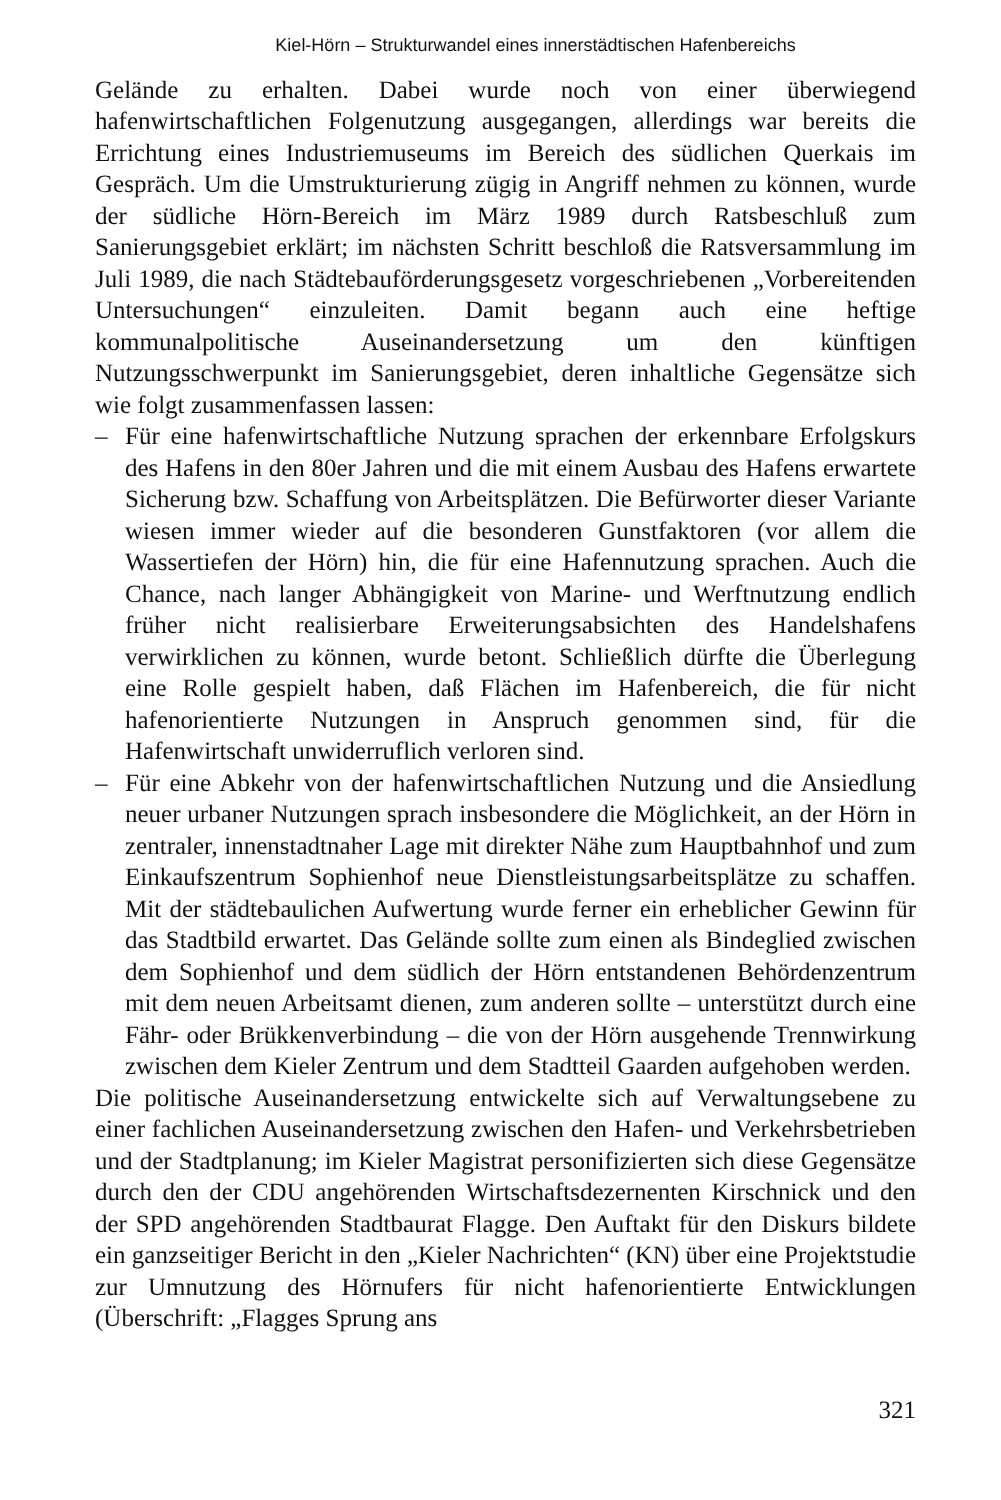Kiel-Hörn – Strukturwandel eines innerstädtischen Hafenbereichs
Gelände zu erhalten. Dabei wurde noch von einer überwiegend hafenwirtschaftlichen Folgenutzung ausgegangen, allerdings war bereits die Errichtung eines Industriemuseums im Bereich des südlichen Querkais im Gespräch. Um die Umstrukturierung zügig in Angriff nehmen zu können, wurde der südliche Hörn-Bereich im März 1989 durch Ratsbeschluß zum Sanierungsgebiet erklärt; im nächsten Schritt beschloß die Ratsversammlung im Juli 1989, die nach Städtebauförderungsgesetz vorgeschriebenen „Vorbereitenden Untersuchungen“ einzuleiten. Damit begann auch eine heftige kommunalpolitische Auseinandersetzung um den künftigen Nutzungsschwerpunkt im Sanierungsgebiet, deren inhaltliche Gegensätze sich wie folgt zusammenfassen lassen:
– Für eine hafenwirtschaftliche Nutzung sprachen der erkennbare Erfolgskurs des Hafens in den 80er Jahren und die mit einem Ausbau des Hafens erwartete Sicherung bzw. Schaffung von Arbeitsplätzen. Die Befürworter dieser Variante wiesen immer wieder auf die besonderen Gunstfaktoren (vor allem die Wassertiefen der Hörn) hin, die für eine Hafennutzung sprachen. Auch die Chance, nach langer Abhängigkeit von Marine- und Werftnutzung endlich früher nicht realisierbare Erweiterungsabsichten des Handelshafens verwirklichen zu können, wurde betont. Schließlich dürfte die Überlegung eine Rolle gespielt haben, daß Flächen im Hafenbereich, die für nicht hafenorientierte Nutzungen in Anspruch genommen sind, für die Hafenwirtschaft unwiderruflich verloren sind.
– Für eine Abkehr von der hafenwirtschaftlichen Nutzung und die Ansiedlung neuer urbaner Nutzungen sprach insbesondere die Möglichkeit, an der Hörn in zentraler, innenstadtnaher Lage mit direkter Nähe zum Hauptbahnhof und zum Einkaufszentrum Sophienhof neue Dienstleistungsarbeitsplätze zu schaffen. Mit der städtebaulichen Aufwertung wurde ferner ein erheblicher Gewinn für das Stadtbild erwartet. Das Gelände sollte zum einen als Bindeglied zwischen dem Sophienhof und dem südlich der Hörn entstandenen Behördenzentrum mit dem neuen Arbeitsamt dienen, zum anderen sollte – unterstützt durch eine Fähr- oder Brükkenverbindung – die von der Hörn ausgehende Trennwirkung zwischen dem Kieler Zentrum und dem Stadtteil Gaarden aufgehoben werden.
Die politische Auseinandersetzung entwickelte sich auf Verwaltungsebene zu einer fachlichen Auseinandersetzung zwischen den Hafen- und Verkehrsbetrieben und der Stadtplanung; im Kieler Magistrat personifizierten sich diese Gegensätze durch den der CDU angehörenden Wirtschaftsdezernenten Kirschnick und den der SPD angehörenden Stadtbaurat Flagge. Den Auftakt für den Diskurs bildete ein ganzseitiger Bericht in den „Kieler Nachrichten“ (KN) über eine Projektstudie zur Umnutzung des Hörnufers für nicht hafenorientierte Entwicklungen (Überschrift: „Flagges Sprung ans
321